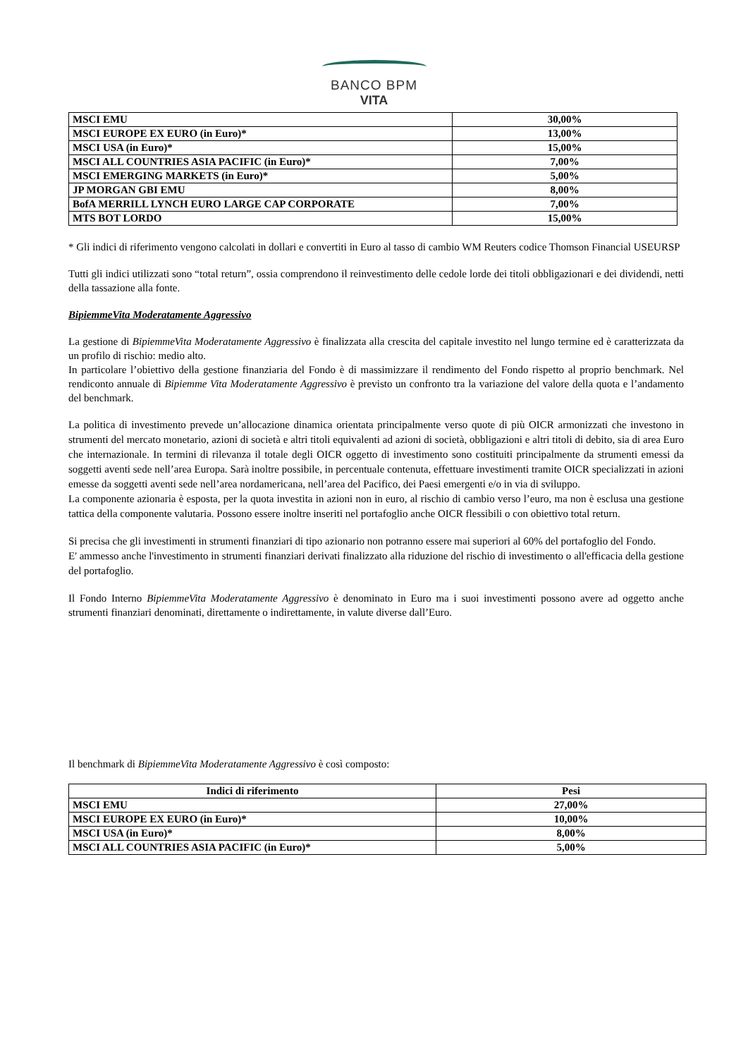BANCO BPM
VITA
| MSCI EMU | 30,00% |
| MSCI EUROPE EX EURO (in Euro)* | 13,00% |
| MSCI USA (in Euro)* | 15,00% |
| MSCI ALL COUNTRIES ASIA PACIFIC (in Euro)* | 7,00% |
| MSCI EMERGING MARKETS (in Euro)* | 5,00% |
| JP MORGAN GBI EMU | 8,00% |
| BofA MERRILL LYNCH EURO LARGE CAP CORPORATE | 7,00% |
| MTS BOT LORDO | 15,00% |
* Gli indici di riferimento vengono calcolati in dollari e convertiti in Euro al tasso di cambio WM Reuters codice Thomson Financial USEURSP
Tutti gli indici utilizzati sono “total return”, ossia comprendono il reinvestimento delle cedole lorde dei titoli obbligazionari e dei dividendi, netti della tassazione alla fonte.
BipiemmeVita Moderatamente Aggressivo
La gestione di BipiemmeVita Moderatamente Aggressivo è finalizzata alla crescita del capitale investito nel lungo termine ed è caratterizzata da un profilo di rischio: medio alto.
In particolare l’obiettivo della gestione finanziaria del Fondo è di massimizzare il rendimento del Fondo rispetto al proprio benchmark. Nel rendiconto annuale di Bipiemme Vita Moderatamente Aggressivo è previsto un confronto tra la variazione del valore della quota e l’andamento del benchmark.
La politica di investimento prevede un’allocazione dinamica orientata principalmente verso quote di più OICR armonizzati che investono in strumenti del mercato monetario, azioni di società e altri titoli equivalenti ad azioni di società, obbligazioni e altri titoli di debito, sia di area Euro che internazionale. In termini di rilevanza il totale degli OICR oggetto di investimento sono costituiti principalmente da strumenti emessi da soggetti aventi sede nell’area Europa. Sarà inoltre possibile, in percentuale contenuta, effettuare investimenti tramite OICR specializzati in azioni emesse da soggetti aventi sede nell’area nordamericana, nell’area del Pacifico, dei Paesi emergenti e/o in via di sviluppo.
La componente azionaria è esposta, per la quota investita in azioni non in euro, al rischio di cambio verso l’euro, ma non è esclusa una gestione tattica della componente valutaria. Possono essere inoltre inseriti nel portafoglio anche OICR flessibili o con obiettivo total return.
Si precisa che gli investimenti in strumenti finanziari di tipo azionario non potranno essere mai superiori al 60% del portafoglio del Fondo.
E' ammesso anche l'investimento in strumenti finanziari derivati finalizzato alla riduzione del rischio di investimento o all'efficacia della gestione del portafoglio.
Il Fondo Interno BipiemmeVita Moderatamente Aggressivo è denominato in Euro ma i suoi investimenti possono avere ad oggetto anche strumenti finanziari denominati, direttamente o indirettamente, in valute diverse dall’Euro.
Il benchmark di BipiemmeVita Moderatamente Aggressivo è così composto:
| Indici di riferimento | Pesi |
| --- | --- |
| MSCI EMU | 27,00% |
| MSCI EUROPE EX EURO (in Euro)* | 10,00% |
| MSCI USA (in Euro)* | 8,00% |
| MSCI ALL COUNTRIES ASIA PACIFIC (in Euro)* | 5,00% |